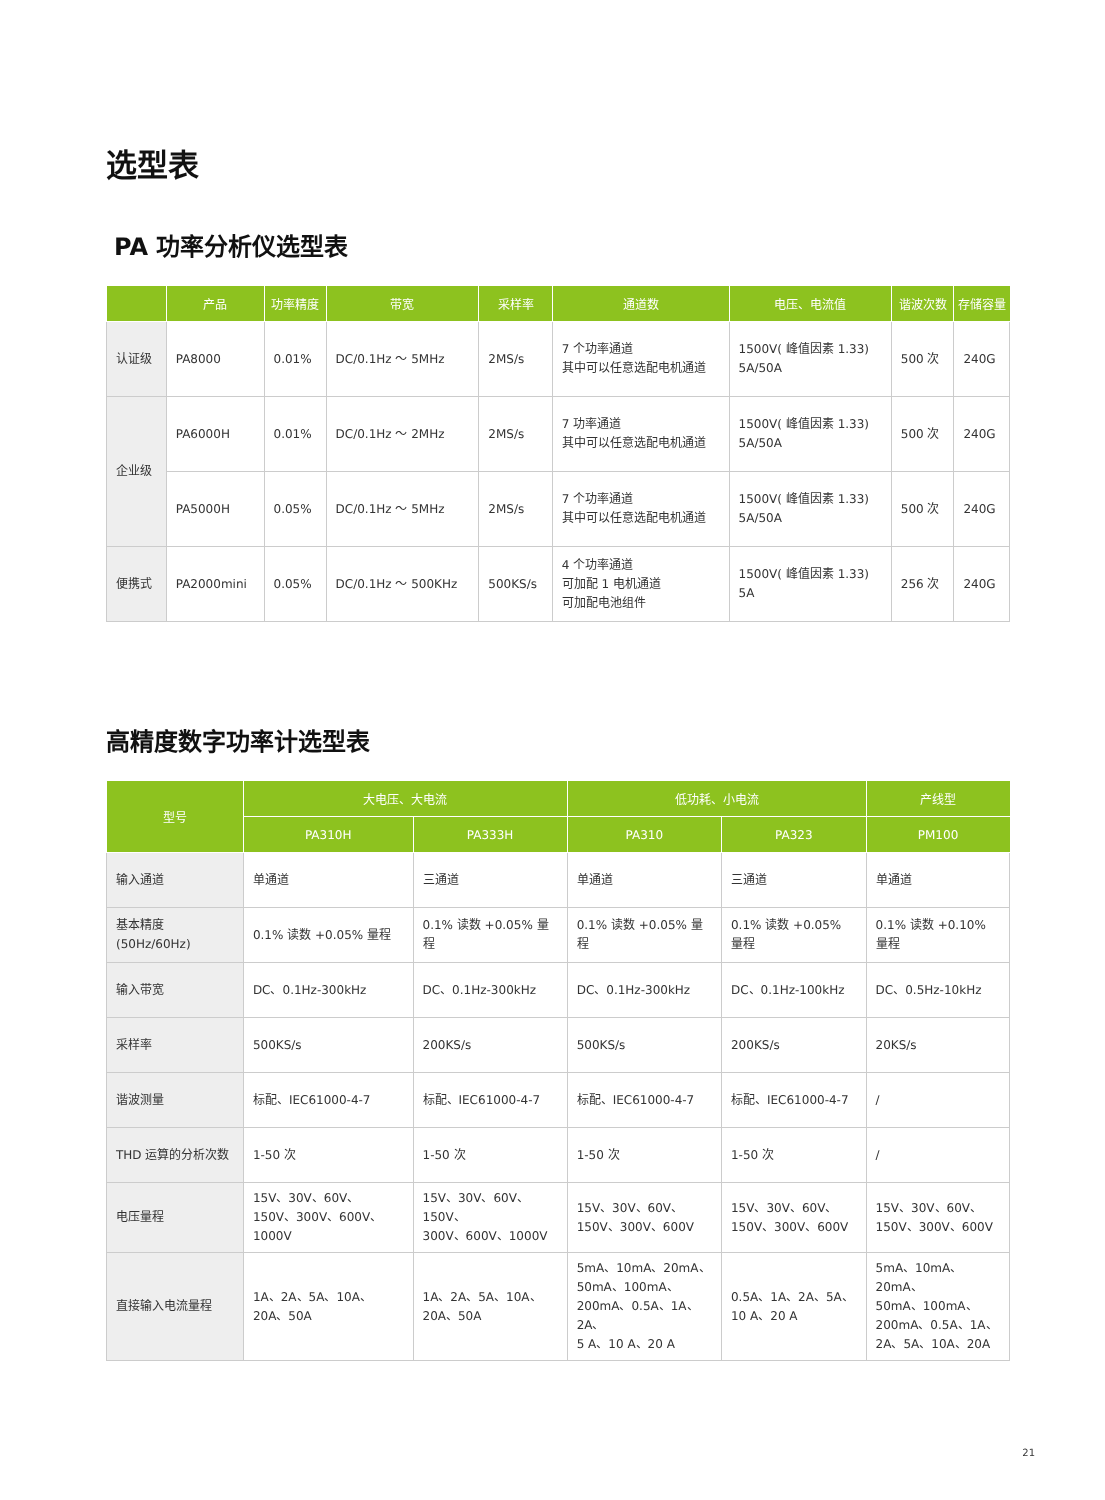选型表
PA 功率分析仪选型表
| | 产品 | 功率精度 | 带宽 | 采样率 | 通道数 | 电压、电流值 | 谐波次数 | 存储容量 |
| --- | --- | --- | --- | --- | --- | --- | --- | --- |
| 认证级 | PA8000 | 0.01% | DC/0.1Hz ～ 5MHz | 2MS/s | 7 个功率通道 其中可以任意选配电机通道 | 1500V( 峰值因素 1.33) 5A/50A | 500 次 | 240G |
| 企业级 | PA6000H | 0.01% | DC/0.1Hz ～ 2MHz | 2MS/s | 7 功率通道 其中可以任意选配电机通道 | 1500V( 峰值因素 1.33) 5A/50A | 500 次 | 240G |
| | PA5000H | 0.05% | DC/0.1Hz ～ 5MHz | 2MS/s | 7 个功率通道 其中可以任意选配电机通道 | 1500V( 峰值因素 1.33) 5A/50A | 500 次 | 240G |
| 便携式 | PA2000mini | 0.05% | DC/0.1Hz ～ 500KHz | 500KS/s | 4 个功率通道 可加配 1 电机通道 可加配电池组件 | 1500V( 峰值因素 1.33) 5A | 256 次 | 240G |
高精度数字功率计选型表
| 型号 | 大电压、大电流 | | 低功耗、小电流 | | 产线型 |
| --- | --- | --- | --- | --- | --- |
| | PA310H | PA333H | PA310 | PA323 | PM100 |
| 输入通道 | 单通道 | 三通道 | 单通道 | 三通道 | 单通道 |
| 基本精度 (50Hz/60Hz) | 0.1% 读数 +0.05% 量程 | 0.1% 读数 +0.05% 量程 | 0.1% 读数 +0.05% 量程 | 0.1% 读数 +0.05% 量程 | 0.1% 读数 +0.10% 量程 |
| 输入带宽 | DC、0.1Hz-300kHz | DC、0.1Hz-300kHz | DC、0.1Hz-300kHz | DC、0.1Hz-100kHz | DC、0.5Hz-10kHz |
| 采样率 | 500KS/s | 200KS/s | 500KS/s | 200KS/s | 20KS/s |
| 谐波测量 | 标配、IEC61000-4-7 | 标配、IEC61000-4-7 | 标配、IEC61000-4-7 | 标配、IEC61000-4-7 | / |
| THD 运算的分析次数 | 1-50 次 | 1-50 次 | 1-50 次 | 1-50 次 | / |
| 电压量程 | 15V、30V、60V、 150V、300V、600V、1000V | 15V、30V、60V、150V、 300V、600V、1000V | 15V、30V、60V、 150V、300V、600V | 15V、30V、60V、 150V、300V、600V | 15V、30V、60V、 150V、300V、600V |
| 直接输入电流量程 | 1A、2A、5A、10A、 20A、50A | 1A、2A、5A、10A、 20A、50A | 5mA、10mA、20mA、 50mA、100mA、 200mA、0.5A、1A、2A、 5 A、10 A、20 A | 0.5A、1A、2A、5A、 10 A、20 A | 5mA、10mA、20mA、 50mA、100mA、 200mA、0.5A、1A、 2A、5A、10A、20A |
21